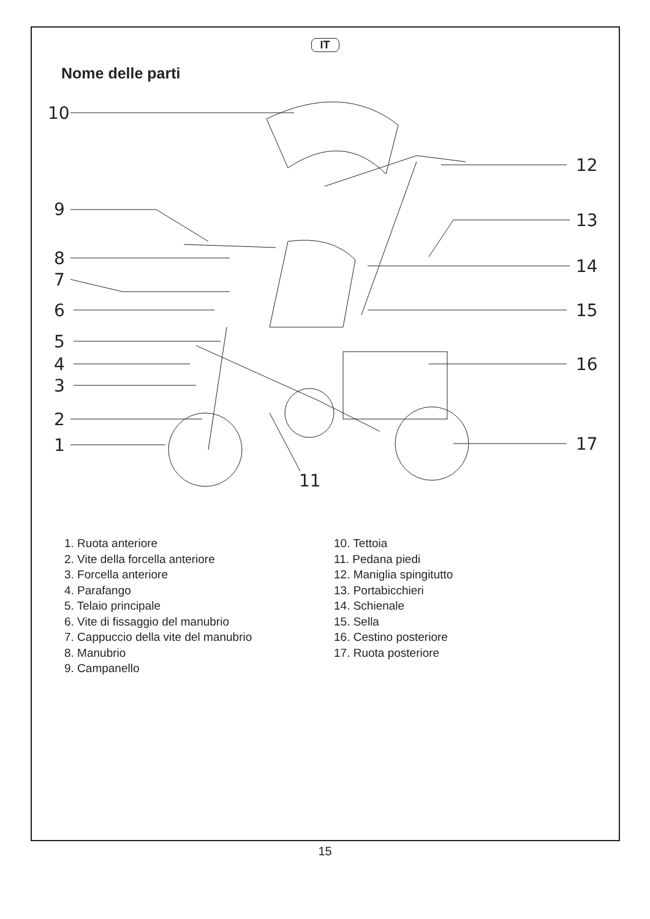IT
Nome delle parti
10
9
8
7
6
5
4
3
2
1
11
12
13
14
15
16
17
1. Ruota anteriore
2. Vite della forcella anteriore
3. Forcella anteriore
4. Parafango
5. Telaio principale
6. Vite di fissaggio del manubrio
7. Cappuccio della vite del manubrio
8. Manubrio
9. Campanello
10. Tettoia
11. Pedana piedi
12. Maniglia spingitutto
13. Portabicchieri
14. Schienale
15. Sella
16. Cestino posteriore
17. Ruota posteriore
15